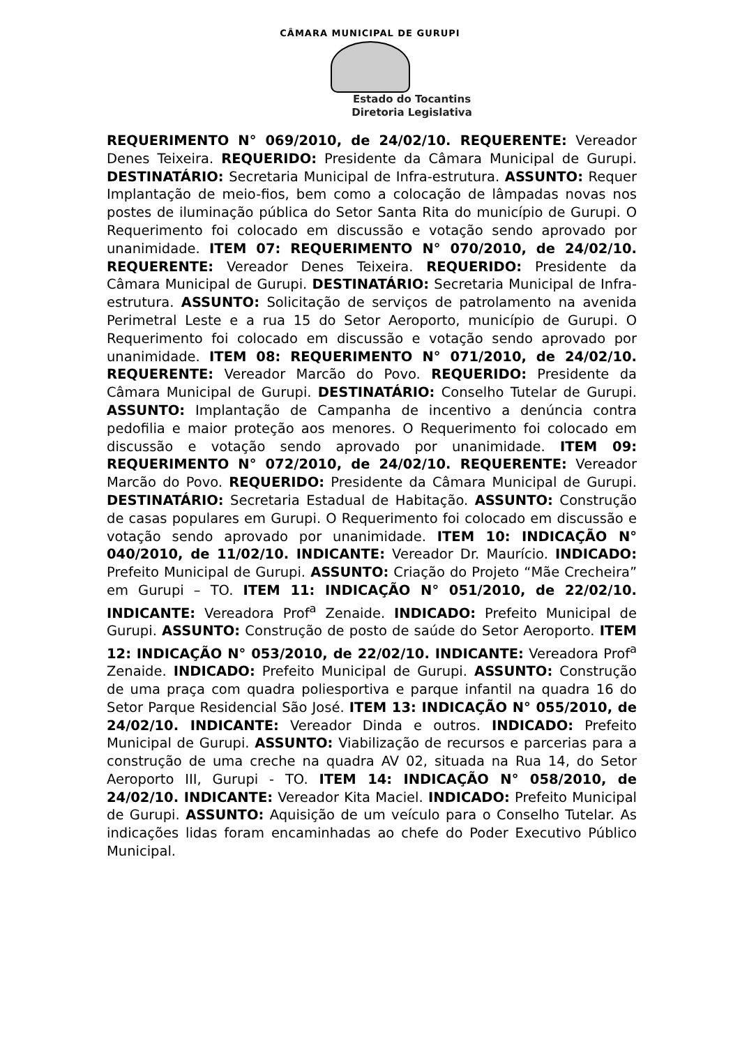CÂMARA MUNICIPAL DE GURUPI
Estado do Tocantins
Diretoria Legislativa
REQUERIMENTO N° 069/2010, de 24/02/10. REQUERENTE: Vereador Denes Teixeira. REQUERIDO: Presidente da Câmara Municipal de Gurupi. DESTINATÁRIO: Secretaria Municipal de Infra-estrutura. ASSUNTO: Requer Implantação de meio-fios, bem como a colocação de lâmpadas novas nos postes de iluminação pública do Setor Santa Rita do município de Gurupi. O Requerimento foi colocado em discussão e votação sendo aprovado por unanimidade. ITEM 07: REQUERIMENTO N° 070/2010, de 24/02/10. REQUERENTE: Vereador Denes Teixeira. REQUERIDO: Presidente da Câmara Municipal de Gurupi. DESTINATÁRIO: Secretaria Municipal de Infra-estrutura. ASSUNTO: Solicitação de serviços de patrolamento na avenida Perimetral Leste e a rua 15 do Setor Aeroporto, município de Gurupi. O Requerimento foi colocado em discussão e votação sendo aprovado por unanimidade. ITEM 08: REQUERIMENTO N° 071/2010, de 24/02/10. REQUERENTE: Vereador Marcão do Povo. REQUERIDO: Presidente da Câmara Municipal de Gurupi. DESTINATÁRIO: Conselho Tutelar de Gurupi. ASSUNTO: Implantação de Campanha de incentivo a denúncia contra pedofilia e maior proteção aos menores. O Requerimento foi colocado em discussão e votação sendo aprovado por unanimidade. ITEM 09: REQUERIMENTO N° 072/2010, de 24/02/10. REQUERENTE: Vereador Marcão do Povo. REQUERIDO: Presidente da Câmara Municipal de Gurupi. DESTINATÁRIO: Secretaria Estadual de Habitação. ASSUNTO: Construção de casas populares em Gurupi. O Requerimento foi colocado em discussão e votação sendo aprovado por unanimidade. ITEM 10: INDICAÇÃO N° 040/2010, de 11/02/10. INDICANTE: Vereador Dr. Maurício. INDICADO: Prefeito Municipal de Gurupi. ASSUNTO: Criação do Projeto “Mãe Crecheira” em Gurupi – TO. ITEM 11: INDICAÇÃO N° 051/2010, de 22/02/10. INDICANTE: Vereadora Prof<sup>a</sup> Zenaide. INDICADO: Prefeito Municipal de Gurupi. ASSUNTO: Construção de posto de saúde do Setor Aeroporto. ITEM 12: INDICAÇÃO N° 053/2010, de 22/02/10. INDICANTE: Vereadora Prof<sup>a</sup> Zenaide. INDICADO: Prefeito Municipal de Gurupi. ASSUNTO: Construção de uma praça com quadra poliesportiva e parque infantil na quadra 16 do Setor Parque Residencial São José. ITEM 13: INDICAÇÃO N° 055/2010, de 24/02/10. INDICANTE: Vereador Dinda e outros. INDICADO: Prefeito Municipal de Gurupi. ASSUNTO: Viabilização de recursos e parcerias para a construção de uma creche na quadra AV 02, situada na Rua 14, do Setor Aeroporto III, Gurupi - TO. ITEM 14: INDICAÇÃO N° 058/2010, de 24/02/10. INDICANTE: Vereador Kita Maciel. INDICADO: Prefeito Municipal de Gurupi. ASSUNTO: Aquisição de um veículo para o Conselho Tutelar. As indicações lidas foram encaminhadas ao chefe do Poder Executivo Público Municipal.